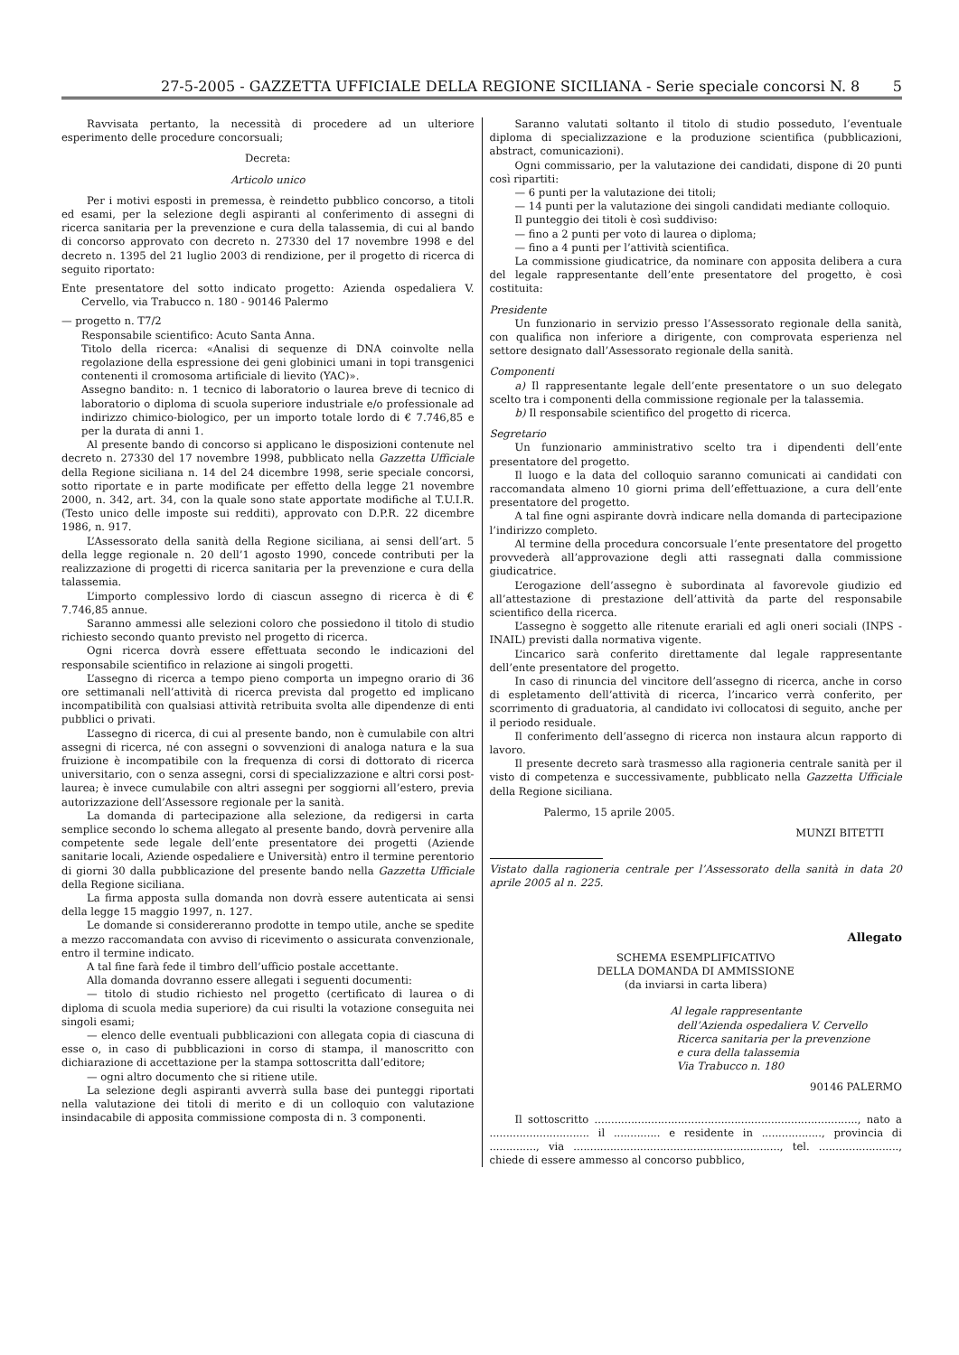27-5-2005 - GAZZETTA UFFICIALE DELLA REGIONE SICILIANA - Serie speciale concorsi N. 8 5
Ravvisata pertanto, la necessità di procedere ad un ulteriore esperimento delle procedure concorsuali;
Decreta:
Articolo unico
Per i motivi esposti in premessa, è reindetto pubblico concorso, a titoli ed esami, per la selezione degli aspiranti al conferimento di assegni di ricerca sanitaria per la prevenzione e cura della talassemia, di cui al bando di concorso approvato con decreto n. 27330 del 17 novembre 1998 e del decreto n. 1395 del 21 luglio 2003 di rendizione, per il progetto di ricerca di seguito riportato:
Ente presentatore del sotto indicato progetto: Azienda ospedaliera V. Cervello, via Trabucco n. 180 - 90146 Palermo
— progetto n. T7/2
Responsabile scientifico: Acuto Santa Anna.
Titolo della ricerca: «Analisi di sequenze di DNA coinvolte nella regolazione della espressione dei geni globinici umani in topi transgenici contenenti il cromosoma artificiale di lievito (YAC)».
Assegno bandito: n. 1 tecnico di laboratorio o laurea breve di tecnico di laboratorio o diploma di scuola superiore industriale e/o professionale ad indirizzo chimico-biologico, per un importo totale lordo di € 7.746,85 e per la durata di anni 1.
Al presente bando di concorso si applicano le disposizioni contenute nel decreto n. 27330 del 17 novembre 1998, pubblicato nella Gazzetta Ufficiale della Regione siciliana n. 14 del 24 dicembre 1998, serie speciale concorsi, sotto riportate e in parte modificate per effetto della legge 21 novembre 2000, n. 342, art. 34, con la quale sono state apportate modifiche al T.U.I.R. (Testo unico delle imposte sui redditi), approvato con D.P.R. 22 dicembre 1986, n. 917.
L’Assessorato della sanità della Regione siciliana, ai sensi dell’art. 5 della legge regionale n. 20 dell’1 agosto 1990, concede contributi per la realizzazione di progetti di ricerca sanitaria per la prevenzione e cura della talassemia.
L’importo complessivo lordo di ciascun assegno di ricerca è di € 7.746,85 annue.
Saranno ammessi alle selezioni coloro che possiedono il titolo di studio richiesto secondo quanto previsto nel progetto di ricerca.
Ogni ricerca dovrà essere effettuata secondo le indicazioni del responsabile scientifico in relazione ai singoli progetti.
L’assegno di ricerca a tempo pieno comporta un impegno orario di 36 ore settimanali nell’attività di ricerca prevista dal progetto ed implicano incompatibilità con qualsiasi attività retribuita svolta alle dipendenze di enti pubblici o privati.
L’assegno di ricerca, di cui al presente bando, non è cumulabile con altri assegni di ricerca, né con assegni o sovvenzioni di analoga natura e la sua fruizione è incompatibile con la frequenza di corsi di dottorato di ricerca universitario, con o senza assegni, corsi di specializzazione e altri corsi post-laurea; è invece cumulabile con altri assegni per soggiorni all’estero, previa autorizzazione dell’Assessore regionale per la sanità.
La domanda di partecipazione alla selezione, da redigersi in carta semplice secondo lo schema allegato al presente bando, dovrà pervenire alla competente sede legale dell’ente presentatore dei progetti (Aziende sanitarie locali, Aziende ospedaliere e Università) entro il termine perentorio di giorni 30 dalla pubblicazione del presente bando nella Gazzetta Ufficiale della Regione siciliana.
La firma apposta sulla domanda non dovrà essere autenticata ai sensi della legge 15 maggio 1997, n. 127.
Le domande si considereranno prodotte in tempo utile, anche se spedite a mezzo raccomandata con avviso di ricevimento o assicurata convenzionale, entro il termine indicato.
A tal fine farà fede il timbro dell’ufficio postale accettante.
Alla domanda dovranno essere allegati i seguenti documenti:
— titolo di studio richiesto nel progetto (certificato di laurea o di diploma di scuola media superiore) da cui risulti la votazione conseguita nei singoli esami;
— elenco delle eventuali pubblicazioni con allegata copia di ciascuna di esse o, in caso di pubblicazioni in corso di stampa, il manoscritto con dichiarazione di accettazione per la stampa sottoscritta dall’editore;
— ogni altro documento che si ritiene utile.
La selezione degli aspiranti avverrà sulla base dei punteggi riportati nella valutazione dei titoli di merito e di un colloquio con valutazione insindacabile di apposita commissione composta di n. 3 componenti.
Saranno valutati soltanto il titolo di studio posseduto, l’eventuale diploma di specializzazione e la produzione scientifica (pubblicazioni, abstract, comunicazioni).
Ogni commissario, per la valutazione dei candidati, dispone di 20 punti così ripartiti:
— 6 punti per la valutazione dei titoli;
— 14 punti per la valutazione dei singoli candidati mediante colloquio.
Il punteggio dei titoli è così suddiviso:
— fino a 2 punti per voto di laurea o diploma;
— fino a 4 punti per l’attività scientifica.
La commissione giudicatrice, da nominare con apposita delibera a cura del legale rappresentante dell’ente presentatore del progetto, è così costituita:
Presidente
Un funzionario in servizio presso l’Assessorato regionale della sanità, con qualifica non inferiore a dirigente, con comprovata esperienza nel settore designato dall’Assessorato regionale della sanità.
Componenti
a) Il rappresentante legale dell’ente presentatore o un suo delegato scelto tra i componenti della commissione regionale per la talassemia.
b) Il responsabile scientifico del progetto di ricerca.
Segretario
Un funzionario amministrativo scelto tra i dipendenti dell’ente presentatore del progetto.
Il luogo e la data del colloquio saranno comunicati ai candidati con raccomandata almeno 10 giorni prima dell’effettuazione, a cura dell’ente presentatore del progetto.
A tal fine ogni aspirante dovrà indicare nella domanda di partecipazione l’indirizzo completo.
Al termine della procedura concorsuale l’ente presentatore del progetto provvederà all’approvazione degli atti rassegnati dalla commissione giudicatrice.
L’erogazione dell’assegno è subordinata al favorevole giudizio ed all’attestazione di prestazione dell’attività da parte del responsabile scientifico della ricerca.
L’assegno è soggetto alle ritenute erariali ed agli oneri sociali (INPS - INAIL) previsti dalla normativa vigente.
L’incarico sarà conferito direttamente dal legale rappresentante dell’ente presentatore del progetto.
In caso di rinuncia del vincitore dell’assegno di ricerca, anche in corso di espletamento dell’attività di ricerca, l’incarico verrà conferito, per scorrimento di graduatoria, al candidato ivi collocatosi di seguito, anche per il periodo residuale.
Il conferimento dell’assegno di ricerca non instaura alcun rapporto di lavoro.
Il presente decreto sarà trasmesso alla ragioneria centrale sanità per il visto di competenza e successivamente, pubblicato nella Gazzetta Ufficiale della Regione siciliana.
Palermo, 15 aprile 2005.
MUNZI BITETTI
Vistato dalla ragioneria centrale per l’Assessorato della sanità in data 20 aprile 2005 al n. 225.
Allegato
SCHEMA ESEMPLIFICATIVO
DELLA DOMANDA DI AMMISSIONE
(da inviarsi in carta libera)
Al legale rappresentante
dell’Azienda ospedaliera V. Cervello
Ricerca sanitaria per la prevenzione
e cura della talassemia
Via Trabucco n. 180
90146 PALERMO
Il sottoscritto ..............................................................................., nato a .............................. il .............. e residente in .................., provincia di .............., via .............................................................., tel. ........................, chiede di essere ammesso al concorso pubblico,